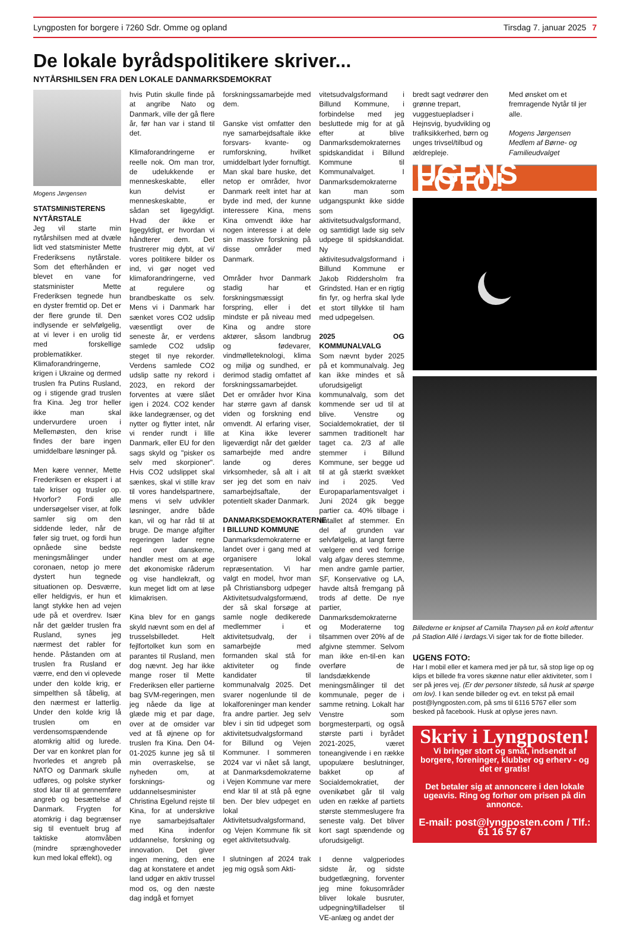Lyngposten for borgere i 7260 Sdr. Omme og opland Tirsdag 7. januar 2025 7
De lokale byrådspolitikere skriver...
NYTÅRSHILSEN FRA DEN LOKALE DANMARKSDEMOKRAT
Mogens Jørgensen
STATSMINISTERENS NYTÅRSTALE
Jeg vil starte min nytårshilsen med at dvæle lidt ved statsminister Mette Frederiksens nytårstale. Som det efterhånden er blevet en vane for statsminister Mette Frederiksen tegnede hun en dyster fremtid op. Det er der flere grunde til. Den indlysende er selvfølgelig, at vi lever i en urolig tid med forskellige problematikker. Klimaforandringerne, krigen i Ukraine og dermed truslen fra Putins Rusland, og i stigende grad truslen fra Kina. Jeg tror heller ikke man skal undervurdere uroen i Mellemøsten, den krise findes der bare ingen umiddelbare løsninger på.
Men kære venner, Mette Frederiksen er ekspert i at tale kriser og trusler op. Hvorfor? Fordi alle undersøgelser viser, at folk samler sig om den siddende leder, når de føler sig truet, og fordi hun opnåede sine bedste meningsmålinger under coronaen, netop jo mere dystert hun tegnede situationen op. Desværre, eller heldigvis, er hun et langt stykke hen ad vejen ude på et overdrev. Især når det gælder truslen fra Rusland, synes jeg nærmest det rabler for hende. Påstanden om at truslen fra Rusland er værre, end den vi oplevede under den kolde krig, er simpelthen så tåbelig, at den nærmest er latterlig. Under den kolde krig lå truslen om en verdensomspændende atomkrig altid og lurede. Der var en konkret plan for hvorledes et angreb på NATO og Danmark skulle udføres, og polske styrker stod klar til at gennemføre angreb og besættelse af Danmark. Frygten for atomkrig i dag begrænser sig til eventuelt brug af taktiske atomvåben (mindre sprænghoveder kun med lokal effekt), og
hvis Putin skulle finde på at angribe Nato og Danmark, ville der gå flere år, før han var i stand til det.
Klimaforandringerne er reelle nok. Om man tror, de udelukkende er menneskeskabte, eller kun delvist er menneskeskabte, er sådan set ligegyldigt. Hvad der ikke er ligegyldigt, er hvordan vi håndterer dem. Det frustrerer mig dybt, at vi/ vores politikere bilder os ind, vi gør noget ved klimaforandringerne, ved at regulere og brandbeskatte os selv. Mens vi i Danmark har sænket vores CO2 udslip væsentligt over de seneste år, er verdens samlede CO2 udslip steget til nye rekorder. Verdens samlede CO2 udslip satte ny rekord i 2023, en rekord der forventes at være slået igen i 2024. CO2 kender ikke landegrænser, og det nytter og flytter intet, når vi render rundt i lille Danmark, eller EU for den sags skyld og "pisker os selv med skorpioner". Hvis CO2 udslippet skal sænkes, skal vi stille krav til vores handelspartnere, mens vi selv udvikler løsninger, andre både kan, vil og har råd til at bruge. De mange afgifter regeringen lader regne ned over danskerne, handler mest om at øge det økonomiske råderum og vise handlekraft, og kun meget lidt om at løse klimakrisen.
Kina blev for en gangs skyld nævnt som en del af trusselsbilledet. Helt fejlfortolket kun som en parantes til Rusland, men dog nævnt. Jeg har ikke mange roser til Mette Frederiksen eller partierne bag SVM-regeringen, men jeg nåede da lige at glæde mig et par dage, over at de omsider var ved at få øjnene op for truslen fra Kina. Den 04-01-2025 kunne jeg så til min overraskelse, se nyheden om, at forsknings- og uddannelsesminister Christina Egelund rejste til Kina, for at underskrive nye samarbejdsaftaler med Kina indenfor uddannelse, forskning og innovation. Det giver ingen mening, den ene dag at konstatere et andet land udgør en aktiv trussel mod os, og den næste dag indgå et fornyet
forskningssamarbejde med dem.
Ganske vist omfatter den nye samarbejdsaftale ikke forsvars- kvante- og rumforskning, hvilket umiddelbart lyder fornuftigt. Man skal bare huske, det netop er områder, hvor Danmark reelt intet har at byde ind med, der kunne interessere Kina, mens Kina omvendt ikke har nogen interesse i at dele sin massive forskning på disse områder med Danmark.
Områder hvor Danmark stadig har et forskningsmæssigt forspring, eller i det mindste er på niveau med Kina og andre store aktører, såsom landbrug og fødevarer, vindmølleteknologi, klima og miljø og sundhed, er derimod stadig omfattet af forskningssamarbejdet. Det er områder hvor Kina har større gavn af dansk viden og forskning end omvendt. Al erfaring viser, at Kina ikke leverer ligeværdigt når det gælder samarbejde med andre lande og deres virksomheder, så alt i alt ser jeg det som en naiv samarbejdsaftale, der potentielt skader Danmark.
DANMARKSDEMOKRATERNE I BILLUND KOMMUNE
Danmarksdemokraterne er landet over i gang med at organisere lokal repræsentation. Vi har valgt en model, hvor man på Christiansborg udpeger Aktivitetsudvalgsformænd, der så skal forsøge at samle nogle dedikerede medlemmer i et aktivitetsudvalg, der i samarbejde med formanden skal stå for aktiviteter og finde kandidater til kommunalvalg 2025. Det svarer nogenlunde til de lokalforeninger man kender fra andre partier. Jeg selv blev i sin tid udpeget som aktivitetsudvalgsformand for Billund og Vejen Kommuner. I sommeren 2024 var vi nået så langt, at Danmarksdemokraterne i Vejen Kommune var mere end klar til at stå på egne ben. Der blev udpeget en lokal Aktivitetsudvalgsformand, og Vejen Kommune fik sit eget aktivitetsudvalg.
I slutningen af 2024 trak jeg mig også som Akti-
vitetsudvalgsformand i Billund Kommune, i forbindelse med jeg besluttede mig for at gå efter at blive Danmarksdemokraternes spidskandidat i Billund Kommune til Kommunalvalget. I Danmarksdemokraterne kan man som udgangspunkt ikke sidde som aktivitetsudvalgsformand, og samtidigt lade sig selv udpege til spidskandidat. Ny aktivitesudvalgsformand i Billund Kommune er Jakob Riddersholm fra Grindsted. Han er en rigtig fin fyr, og herfra skal lyde et stort tillykke til ham med udpegelsen.
2025 OG KOMMUNALVALG
Som nævnt byder 2025 på et kommunalvalg. Jeg kan ikke mindes et så uforudsigeligt kommunalvalg, som det kommende ser ud til at blive. Venstre og Socialdemokratiet, der til sammen traditionelt har taget ca. 2/3 af alle stemmer i Billund Kommune, ser begge ud til at gå stærkt svækket ind i 2025. Ved Europaparlamentsvalget i Juni 2024 gik begge partier ca. 40% tilbage i antallet af stemmer. En del af grunden var selvfølgelig, at langt færre vælgere end ved forrige valg afgav deres stemme, men andre gamle partier, SF, Konservative og LA, havde altså fremgang på trods af dette. De nye partier, Danmarksdemokraterne og Moderaterne tog tilsammen over 20% af de afgivne stemmer. Selvom man ikke en-til-en kan overføre de landsdækkende meningsmålinger til det kommunale, peger de i samme retning. Lokalt har Venstre som borgmesterparti, og også største parti i byrådet 2021-2025, været toneangivende i en række upopulære beslutninger, bakket op af Socialdemokratiet, der ovenikøbet går til valg uden en række af partiets største stemmeslugere fra seneste valg. Det bliver kort sagt spændende og uforudsigeligt.
I denne valgperiodes sidste år, og sidste budgetlægning, forventer jeg mine fokusområder bliver lokale busruter, udpegning/tilladelser til VE-anlæg og andet der
bredt sagt vedrører den grønne trepart, vuggestuepladser i Hejnsvig, byudvikling og trafiksikkerhed, børn og unges trivsel/tilbud og ældrepleje.
Med ønsket om et fremragende Nytår til jer alle.
Mogens Jørgensen
Medlem af Børne- og Familieudvalget
UGENS FOTO!
Billederne er knipset af Camilla Thaysen på en kold aftentur på Stadion Allé i lørdags. Vi siger tak for de flotte billeder.
UGENS FOTO:
Har I mobil eller et kamera med jer på tur, så stop lige op og klips et billede fra vores skønne natur eller aktiviteter, som I ser på jeres vej. (Er der personer tilstede, så husk at spørge om lov). I kan sende billeder og evt. en tekst på email post@lyngposten.com, på sms til 6116 5767 eller som besked på facebook. Husk at oplyse jeres navn.
Skriv i Lyngposten!
Vi bringer stort og småt, indsendt af borgere, foreninger, klubber og erherv - og det er gratis!
Det betaler sig at annoncere i den lokale ugeavis. Ring og forhør om prisen på din annonce.
E-mail: post@lyngposten.com / Tlf.: 61 16 57 67